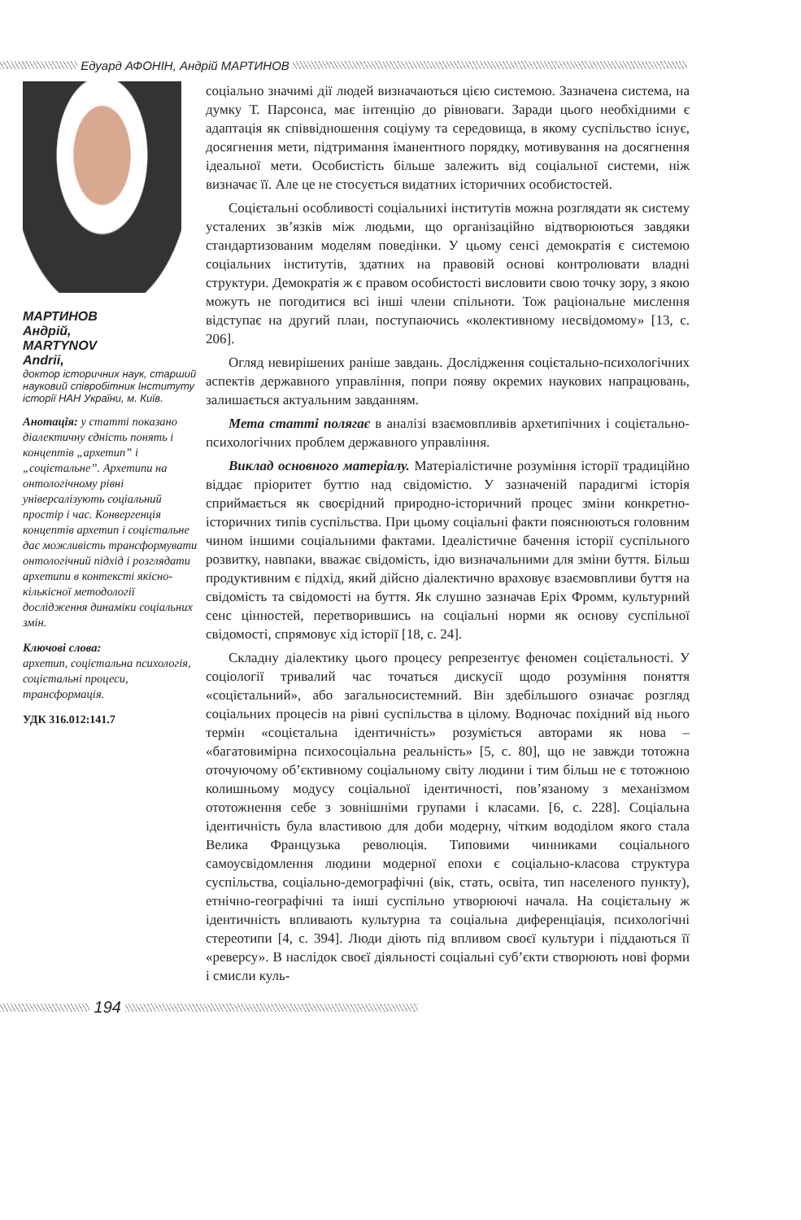Едуард АФОНІН, Андрій МАРТИНОВ
МАРТИНОВ
Андрій,
MARTYNOV
Andrii,
доктор історичних наук, старший науковий співробітник Інституту історії НАН України, м. Київ.
Анотація: у статті показано діалектичну єдність понять і концептів „архетип” і „соцієтальне”. Архетипи на онтологічному рівні універсалізують соціальний простір і час. Конвергенція концептів архетип і соцієтальне дає можливість трансформувати онтологічний підхід і розглядати архетипи в контексті якісно-кількісної методології дослідження динаміки соціальних змін.
Ключові слова:
архетип, соцієтальна психологія, соцієтальні процеси, трансформація.
УДК 316.012:141.7
соціально значимі дії людей визначаються цією системою. Зазначена система, на думку Т. Парсонса, має інтенцію до рівноваги. Заради цього необхідними є адаптація як співвідношення соціуму та середовища, в якому суспільство існує, досягнення мети, підтримання іманентного порядку, мотивування на досягнення ідеальної мети. Особистість більше залежить від соціальної системи, ніж визначає її. Але це не стосується видатних історичних особистостей.
Соцієтальні особливості соціальнихі інститутів можна розглядати як систему усталених зв’язків між людьми, що організаційно відтворюються завдяки стандартизованим моделям поведінки. У цьому сенсі демократія є системою соціальних інститутів, здатних на правовій основі контролювати владні структури. Демократія ж є правом особистості висловити свою точку зору, з якою можуть не погодитися всі інші члени спільноти. Тож раціональне мислення відступає на другий план, поступаючись «колективному несвідомому» [13, с. 206].
Огляд невирішених раніше завдань. Дослідження соцієтально-психологічних аспектів державного управління, попри появу окремих наукових напрацювань, залишається актуальним завданням.
Мета статті полягає в аналізі взаємовпливів архетипічних і соцієтально-психологічних проблем державного управління.
Виклад основного матеріалу. Матеріалістичне розуміння історії традиційно віддає пріоритет буттю над свідомістю. У зазначеній парадигмі історія сприймається як своєрідний природно-історичний процес зміни конкретно-історичних типів суспільства. При цьому соціальні факти пояснюються головним чином іншими соціальними фактами. Ідеалістичне бачення історії суспільного розвитку, навпаки, вважає свідомість, ідю визначальними для зміни буття. Більш продуктивним є підхід, який дійсно діалектично враховує взаємовпливи буття на свідомість та свідомості на буття. Як слушно зазначав Еріх Фромм, культурний сенс цінностей, перетворившись на соціальні норми як основу суспільної свідомості, спрямовує хід історії [18, с. 24].
Складну діалектику цього процесу репрезентує феномен соцієтальності. У соціології тривалий час точаться дискусії щодо розуміння поняття «соцієтальний», або загальносистемний. Він здебільшого означає розгляд соціальних процесів на рівні суспільства в цілому. Водночас похідний від нього термін «соцієтальна ідентичність» розуміється авторами як нова – «багатовимірна психосоціальна реальність» [5, с. 80], що не завжди тотожна оточуючому об’єктивному соціальному світу людини і тим більш не є тотожною колишньому модусу соціальної ідентичності, пов’язаному з механізмом ототожнення себе з зовнішніми групами і класами. [6, с. 228]. Соціальна ідентичність була властивою для доби модерну, чітким вододілом якого стала Велика Французька революція. Типовими чинниками соціального самоусвідомлення людини модерної епохи є соціально-класова структура суспільства, соціально-демографічні (вік, стать, освіта, тип населеного пункту), етнічно-географічні та інші суспільно утворюючі начала. На соцієтальну ж ідентичність впливають культурна та соціальна диференціація, психологічні стереотипи [4, с. 394]. Люди діють під впливом своєї культури і піддаються її «реверсу». В наслідок своєї діяльності соціальні суб’єкти створюють нові форми і смисли куль-
194